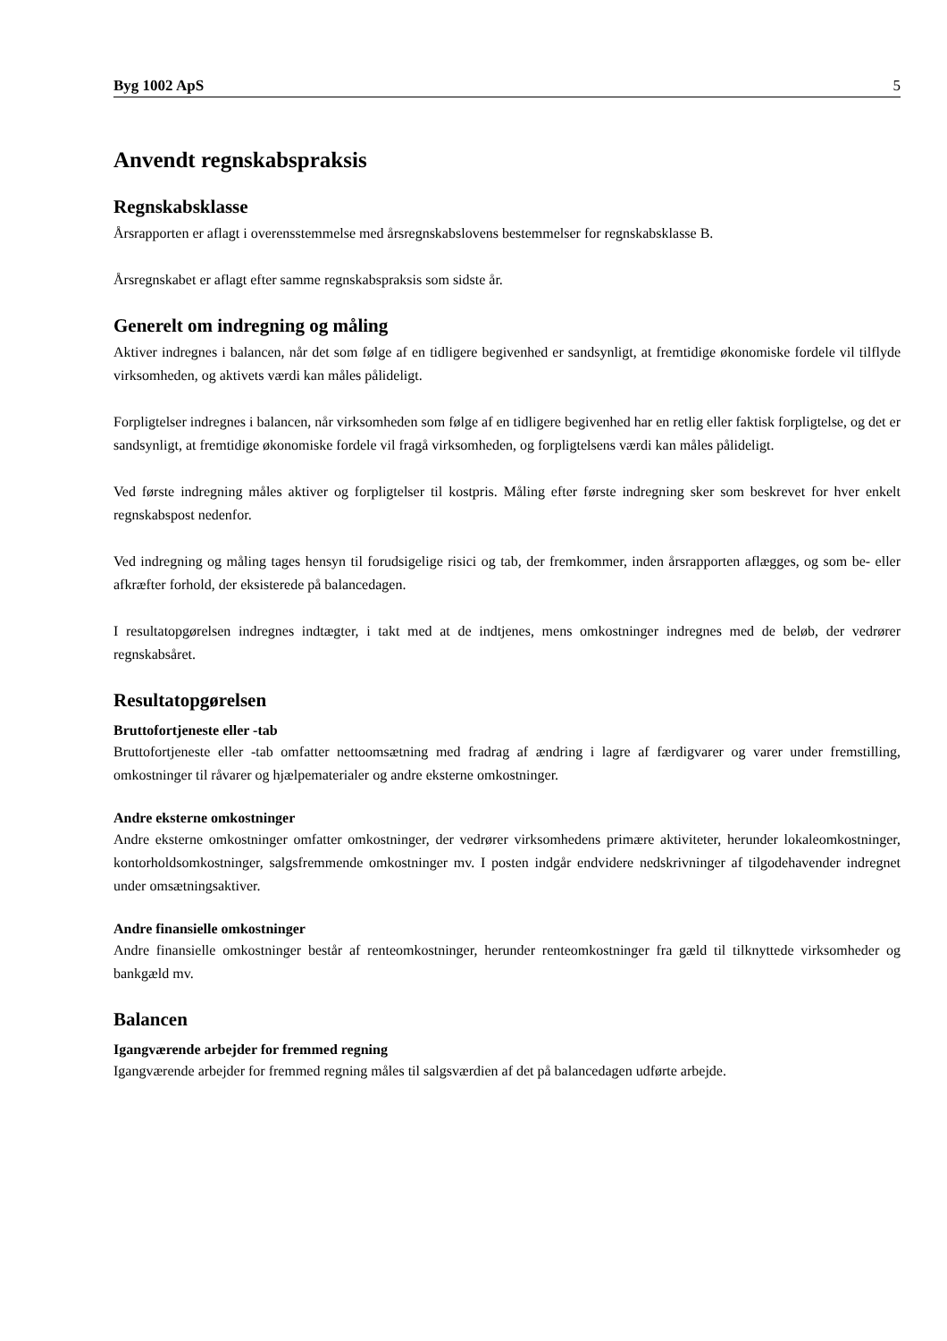Byg 1002 ApS 5
Anvendt regnskabspraksis
Regnskabsklasse
Årsrapporten er aflagt i overensstemmelse med årsregnskabslovens bestemmelser for regnskabsklasse B.
Årsregnskabet er aflagt efter samme regnskabspraksis som sidste år.
Generelt om indregning og måling
Aktiver indregnes i balancen, når det som følge af en tidligere begivenhed er sandsynligt, at fremtidige økonomiske fordele vil tilflyde virksomheden, og aktivets værdi kan måles pålideligt.
Forpligtelser indregnes i balancen, når virksomheden som følge af en tidligere begivenhed har en retlig eller faktisk forpligtelse, og det er sandsynligt, at fremtidige økonomiske fordele vil fragå virksomheden, og forpligtelsens værdi kan måles pålideligt.
Ved første indregning måles aktiver og forpligtelser til kostpris. Måling efter første indregning sker som beskrevet for hver enkelt regnskabspost nedenfor.
Ved indregning og måling tages hensyn til forudsigelige risici og tab, der fremkommer, inden årsrapporten aflægges, og som be- eller afkræfter forhold, der eksisterede på balancedagen.
I resultatopgørelsen indregnes indtægter, i takt med at de indtjenes, mens omkostninger indregnes med de beløb, der vedrører regnskabsåret.
Resultatopgørelsen
Bruttofortjeneste eller -tab
Bruttofortjeneste eller -tab omfatter nettoomsætning med fradrag af ændring i lagre af færdigvarer og varer under fremstilling, omkostninger til råvarer og hjælpematerialer og andre eksterne omkostninger.
Andre eksterne omkostninger
Andre eksterne omkostninger omfatter omkostninger, der vedrører virksomhedens primære aktiviteter, herunder lokaleomkostninger, kontorholdsomkostninger, salgsfremmende omkostninger mv. I posten indgår endvidere nedskrivninger af tilgodehavender indregnet under omsætningsaktiver.
Andre finansielle omkostninger
Andre finansielle omkostninger består af renteomkostninger, herunder renteomkostninger fra gæld til tilknyttede virksomheder og bankgæld mv.
Balancen
Igangværende arbejder for fremmed regning
Igangværende arbejder for fremmed regning måles til salgsværdien af det på balancedagen udførte arbejde.